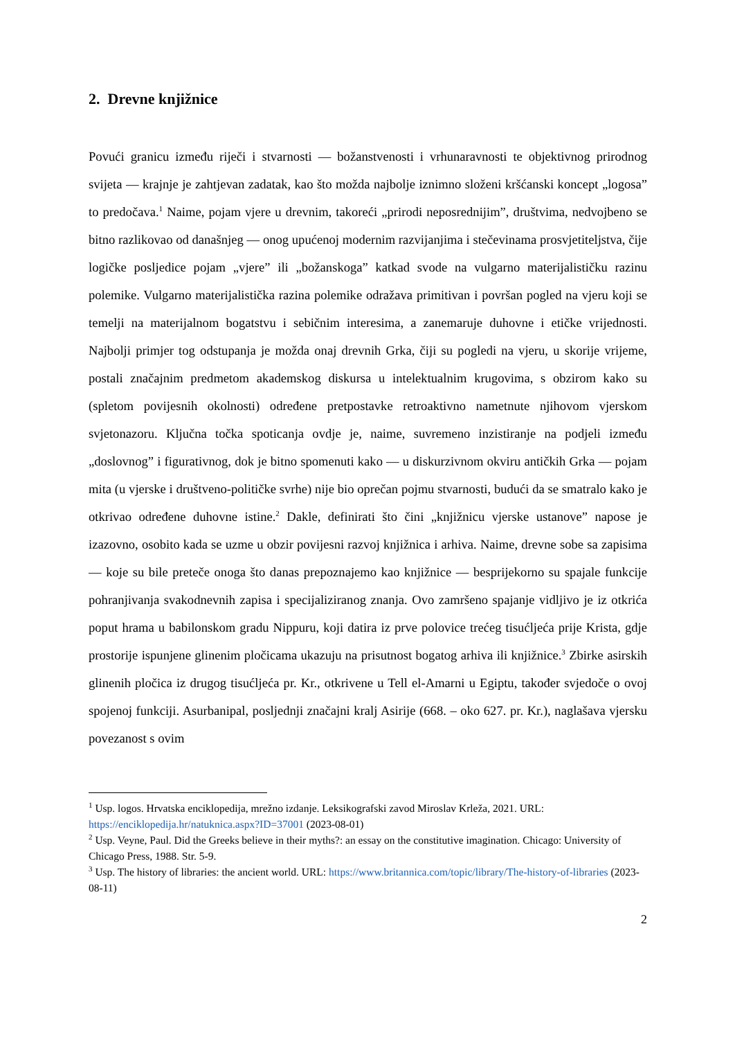2. Drevne knjižnice
Povući granicu između riječi i stvarnosti — božanstvenosti i vrhunaravnosti te objektivnog prirodnog svijeta — krajnje je zahtjevan zadatak, kao što možda najbolje iznimno složeni kršćanski koncept „logosa” to predočava.<sup>1</sup> Naime, pojam vjere u drevnim, takoreći „prirodi neposrednijim”, društvima, nedvojbeno se bitno razlikovao od današnjeg — onog upućenoj modernim razvijanjima i stečevinama prosvjetiteljstva, čije logičke posljedice pojam „vjere” ili „božanskoga” katkad svode na vulgarno materijalističku razinu polemike. Vulgarno materijalistička razina polemike odražava primitivan i površan pogled na vjeru koji se temelji na materijalnom bogatstvu i sebičnim interesima, a zanemaruje duhovne i etičke vrijednosti. Najbolji primjer tog odstupanja je možda onaj drevnih Grka, čiji su pogledi na vjeru, u skorije vrijeme, postali značajnim predmetom akademskog diskursa u intelektualnim krugovima, s obzirom kako su (spletom povijesnih okolnosti) određene pretpostavke retroaktivno nametnute njihovom vjerskom svjetonazoru. Ključna točka spoticanja ovdje je, naime, suvremeno inzistiranje na podjeli između „doslovnog” i figurativnog, dok je bitno spomenuti kako — u diskurzivnom okviru antičkih Grka — pojam mita (u vjerske i društveno-političke svrhe) nije bio oprečan pojmu stvarnosti, budući da se smatralo kako je otkrivao određene duhovne istine.<sup>2</sup> Dakle, definirati što čini „knjižnicu vjerske ustanove” napose je izazovno, osobito kada se uzme u obzir povijesni razvoj knjižnica i arhiva. Naime, drevne sobe sa zapisima — koje su bile preteče onoga što danas prepoznajemo kao knjižnice — besprijekorno su spajale funkcije pohranjivanja svakodnevnih zapisa i specijaliziranog znanja. Ovo zamršeno spajanje vidljivo je iz otkrića poput hrama u babilonskom gradu Nippuru, koji datira iz prve polovice trećeg tisućljeća prije Krista, gdje prostorije ispunjene glinenim pločicama ukazuju na prisutnost bogatog arhiva ili knjižnice.<sup>3</sup> Zbirke asirskih glinenih pločica iz drugog tisućljeća pr. Kr., otkrivene u Tell el-Amarni u Egiptu, također svjedoče o ovoj spojenoj funkciji. Asurbanipal, posljednji značajni kralj Asirije (668. – oko 627. pr. Kr.), naglašava vjersku povezanost s ovim
<sup>1</sup> Usp. logos. Hrvatska enciklopedija, mrežno izdanje. Leksikografski zavod Miroslav Krleža, 2021. URL: https://enciklopedija.hr/natuknica.aspx?ID=37001 (2023-08-01)
<sup>2</sup> Usp. Veyne, Paul. Did the Greeks believe in their myths?: an essay on the constitutive imagination. Chicago: University of Chicago Press, 1988. Str. 5-9.
<sup>3</sup> Usp. The history of libraries: the ancient world. URL: https://www.britannica.com/topic/library/The-history-of-libraries (2023-08-11)
2